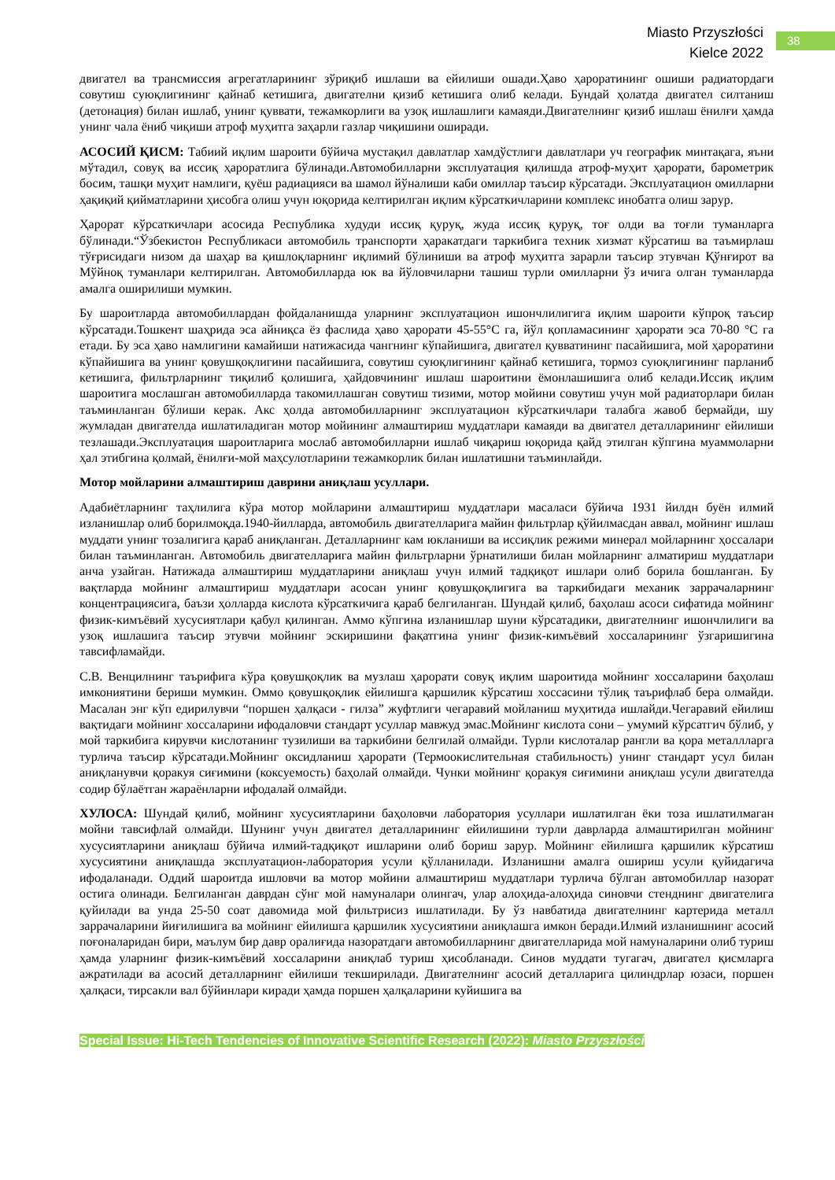Miasto Przyszłości
Kielce 2022
38
двигател ва трансмиссия агрегатларининг зўриқиб ишлаши ва ейилиши ошади.Ҳаво ҳароратининг ошиши радиатордаги совутиш суюқлигининг қайнаб кетишига, двигателни қизиб кетишига олиб келади. Бундай ҳолатда двигател силтаниш (детонация) билан ишлаб, унинг қуввати, тежамкорлиги ва узоқ ишлашлиги камаяди.Двигателнинг қизиб ишлаш ёнилғи ҳамда унинг чала ёниб чиқиши атроф муҳитга заҳарли газлар чиқишини оширади.
АСОСИЙ ҚИСМ: Табиий иқлим шароити бўйича мустақил давлатлар хамдўстлиги давлатлари уч географик минтақага, яъни мўтадил, совуқ ва иссиқ ҳароратлига бўлинади.Автомобилларни эксплуатация қилишда атроф-муҳит ҳарорати, барометрик босим, ташқи муҳит намлиги, қуёш радиацияси ва шамол йўналиши каби омиллар таъсир кўрсатади. Эксплуатацион омилларни ҳақиқий қийматларини ҳисобга олиш учун юқорида келтирилган иқлим кўрсаткичларини комплекс инобатга олиш зарур.
Ҳарорат кўрсаткичлари асосида Республика худуди иссиқ қуруқ, жуда иссиқ қуруқ, тоғ олди ва тоғли туманларга бўлинади.“Ўзбекистон Республикаси автомобиль транспорти ҳаракатдаги таркибига техник хизмат кўрсатиш ва таъмирлаш тўғрисидаги низом да шаҳар ва қишлоқларнинг иқлимий бўлиниши ва атроф муҳитга зарарли таъсир этувчан Қўнғирот ва Мўйноқ туманлари келтирилган. Автомобилларда юк ва йўловчиларни ташиш турли омилларни ўз ичига олган туманларда амалга оширилиши мумкин.
Бу шароитларда автомобиллардан фойдаланишда уларнинг эксплуатацион ишончлилигига иқлим шароити кўпроқ таъсир кўрсатади.Тошкент шаҳрида эса айниқса ёз фаслида ҳаво ҳарорати 45-55°С га, йўл қопламасининг ҳарорати эса 70-80 °С га етади. Бу эса ҳаво намлигини камайиши натижасида чангнинг кўпайишига, двигател қувватининг пасайишига, мой ҳароратини кўпайишига ва унинг қовушқоқлигини пасайишига, совутиш суюқлигининг қайнаб кетишига, тормоз суюқлигининг парланиб кетишига, фильтрларнинг тиқилиб қолишига, ҳайдовчининг ишлаш шароитини ёмонлашишига олиб келади.Иссиқ иқлим шароитига мослашган автомобилларда такомиллашган совутиш тизими, мотор мойини совутиш учун мой радиаторлари билан таъминланган бўлиши керак. Акс ҳолда автомобилларнинг эксплуатацион кўрсаткичлари талабга жавоб бермайди, шу жумладан двигателда ишлатиладиган мотор мойининг алмаштириш муддатлари камаяди ва двигател деталларининг ейилиши тезлашади.Эксплуатация шароитларига мослаб автомобилларни ишлаб чиқариш юқорида қайд этилган кўпгина муаммоларни ҳал этибгина қолмай, ёнилғи-мой маҳсулотларини тежамкорлик билан ишлатишни таъминлайди.
Мотор мойларини алмаштириш даврини аниқлаш усуллари.
Адабиётларнинг таҳлилига кўра мотор мойларини алмаштириш муддатлари масаласи бўйича 1931 йилдн буён илмий изланишлар олиб борилмоқда.1940-йилларда, автомобиль двигателларига майин фильтрлар қўйилмасдан аввал, мойнинг ишлаш муддати унинг тозалигига қараб аниқланган. Деталларнинг кам юкланиши ва иссиқлик режими минерал мойларнинг ҳоссалари билан таъминланган. Автомобиль двигателларига майин фильтрларни ўрнатилиши билан мойларнинг алматириш муддатлари анча узайган. Натижада алмаштириш муддатларини аниқлаш учун илмий тадқиқот ишлари олиб борила бошланган. Бу вақтларда мойнинг алмаштириш муддатлари асосан унинг қовушқоқлигига ва таркибидаги механик заррачаларнинг концентрациясига, баъзи ҳолларда кислота кўрсаткичига қараб белгиланган. Шундай қилиб, баҳолаш асоси сифатида мойнинг физик-кимъёвий хусусиятлари қабул қилинган. Аммо кўпгина изланишлар шуни кўрсатадики, двигателнинг ишончлилиги ва узоқ ишлашига таъсир этувчи мойнинг эскиришини фақатгина унинг физик-кимъёвий хоссаларининг ўзгаришигина тавсифламайди.
С.В. Венцилнинг таърифига кўра қовушқоқлик ва музлаш ҳарорати совуқ иқлим шароитида мойнинг хоссаларини баҳолаш имкониятини бериши мумкин. Оммо қовушқоқлик ейилишга қаршилик кўрсатиш хоссасини тўлиқ таърифлаб бера олмайди. Масалан энг кўп едирилувчи “поршен ҳалқаси - гилза” жуфтлиги чегаравий мойланиш муҳитида ишлайди.Чегаравий ейилиш вақтидаги мойнинг хоссаларини ифодаловчи стандарт усуллар мавжуд эмас.Мойнинг кислота сони – умумий кўрсатгич бўлиб, у мой таркибига кирувчи кислотанинг тузилиши ва таркибини белгилай олмайди. Турли кислоталар рангли ва қора металлларга турлича таъсир кўрсатади.Мойнинг оксидланиш ҳарорати (Термоокислительная стабильность) унинг стандарт усул билан аниқланувчи қоракуя сиғимини (коксуемость) баҳолай олмайди. Чунки мойнинг қоракуя сиғимини аниқлаш усули двигателда содир бўлаётган жараёнларни ифодалай олмайди.
ХУЛОСА: Шундай қилиб, мойнинг хусусиятларини баҳоловчи лаборатория усуллари ишлатилган ёки тоза ишлатилмаган мойни тавсифлай олмайди. Шунинг учун двигател деталларининг ейилишини турли даврларда алмаштирилган мойнинг хусусиятларини аниқлаш бўйича илмий-тадқиқот ишларини олиб бориш зарур. Мойнинг ейилишга қаршилик кўрсатиш хусусиятини аниқлашда эксплуатацион-лаборатория усули қўлланилади. Изланишни амалга ошириш усули қуйидагича ифодаланади. Оддий шароитда ишловчи ва мотор мойини алмаштириш муддатлари турлича бўлган автомобиллар назорат остига олинади. Белгиланган даврдан сўнг мой намуналари олингач, улар алоҳида-алоҳида синовчи стенднинг двигателига қуйилади ва унда 25-50 соат давомида мой фильтрисиз ишлатилади. Бу ўз навбатида двигателнинг картерида металл заррачаларини йиғилишига ва мойнинг ейилишга қаршилик хусусиятини аниқлашга имкон беради.Илмий изланишнинг асосий поғоналаридан бири, маълум бир давр оралиғида назоратдаги автомобилларнинг двигателларида мой намуналарини олиб туриш ҳамда уларнинг физик-кимъёвий хоссаларини аниқлаб туриш ҳисобланади. Синов муддати тугагач, двигател қисмларга ажратилади ва асосий деталларнинг ейилиши текширилади. Двигателнинг асосий деталларига цилиндрлар юзаси, поршен ҳалқаси, тирсакли вал бўйинлари киради ҳамда поршен ҳалқаларини куйишига ва
Special Issue: Hi-Tech Tendencies of Innovative Scientific Research (2022): Miasto Przyszłości